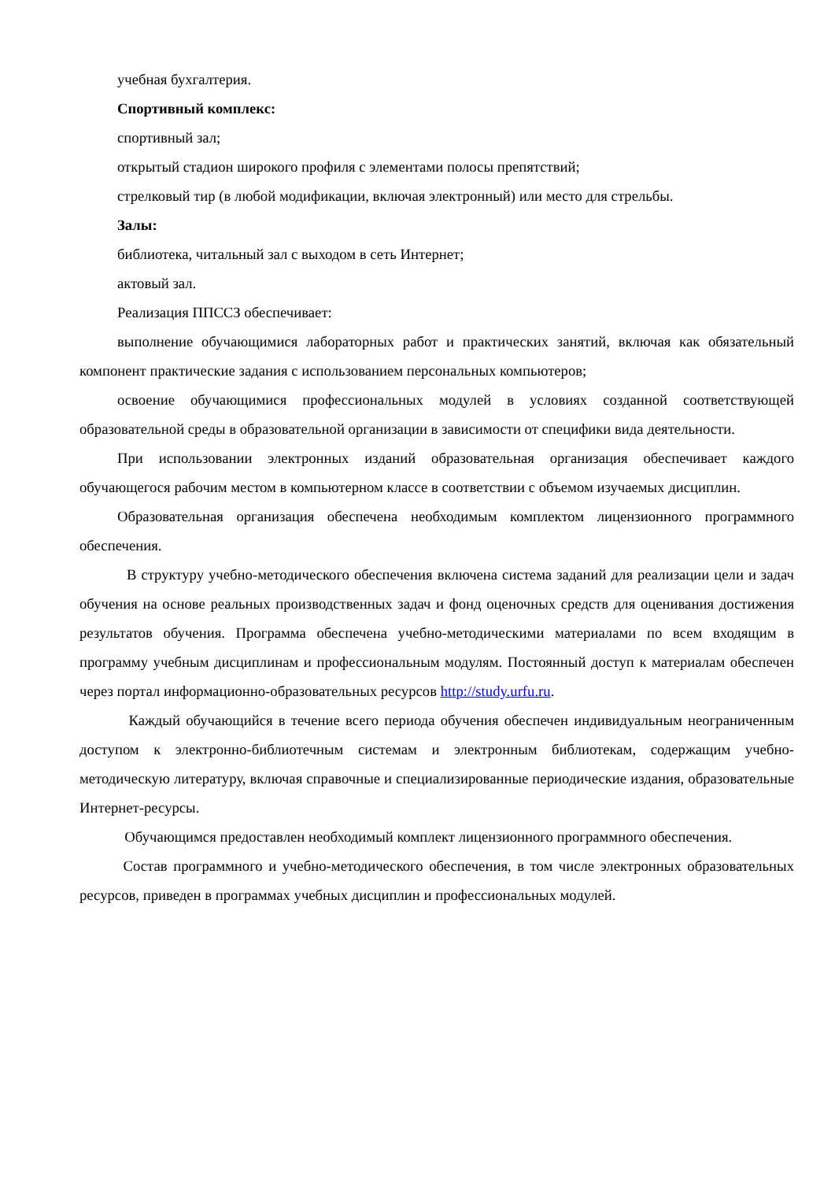учебная бухгалтерия.
Спортивный комплекс:
спортивный зал;
открытый стадион широкого профиля с элементами полосы препятствий;
стрелковый тир (в любой модификации, включая электронный) или место для стрельбы.
Залы:
библиотека, читальный зал с выходом в сеть Интернет;
актовый зал.
Реализация ППССЗ обеспечивает:
выполнение обучающимися лабораторных работ и практических занятий, включая как обязательный компонент практические задания с использованием персональных компьютеров;
освоение обучающимися профессиональных модулей в условиях созданной соответствующей образовательной среды в образовательной организации в зависимости от специфики вида деятельности.
При использовании электронных изданий образовательная организация обеспечивает каждого обучающегося рабочим местом в компьютерном классе в соответствии с объемом изучаемых дисциплин.
Образовательная организация обеспечена необходимым комплектом лицензионного программного обеспечения.
В структуру учебно-методического обеспечения включена система заданий для реализации цели и задач обучения на основе реальных производственных задач и фонд оценочных средств для оценивания достижения результатов обучения. Программа обеспечена учебно-методическими материалами по всем входящим в программу учебным дисциплинам и профессиональным модулям. Постоянный доступ к материалам обеспечен через портал информационно-образовательных ресурсов http://study.urfu.ru.
Каждый обучающийся в течение всего периода обучения обеспечен индивидуальным неограниченным доступом к электронно-библиотечным системам и электронным библиотекам, содержащим учебно-методическую литературу, включая справочные и специализированные периодические издания, образовательные Интернет-ресурсы.
Обучающимся предоставлен необходимый комплект лицензионного программного обеспечения.
Состав программного и учебно-методического обеспечения, в том числе электронных образовательных ресурсов, приведен в программах учебных дисциплин и профессиональных модулей.